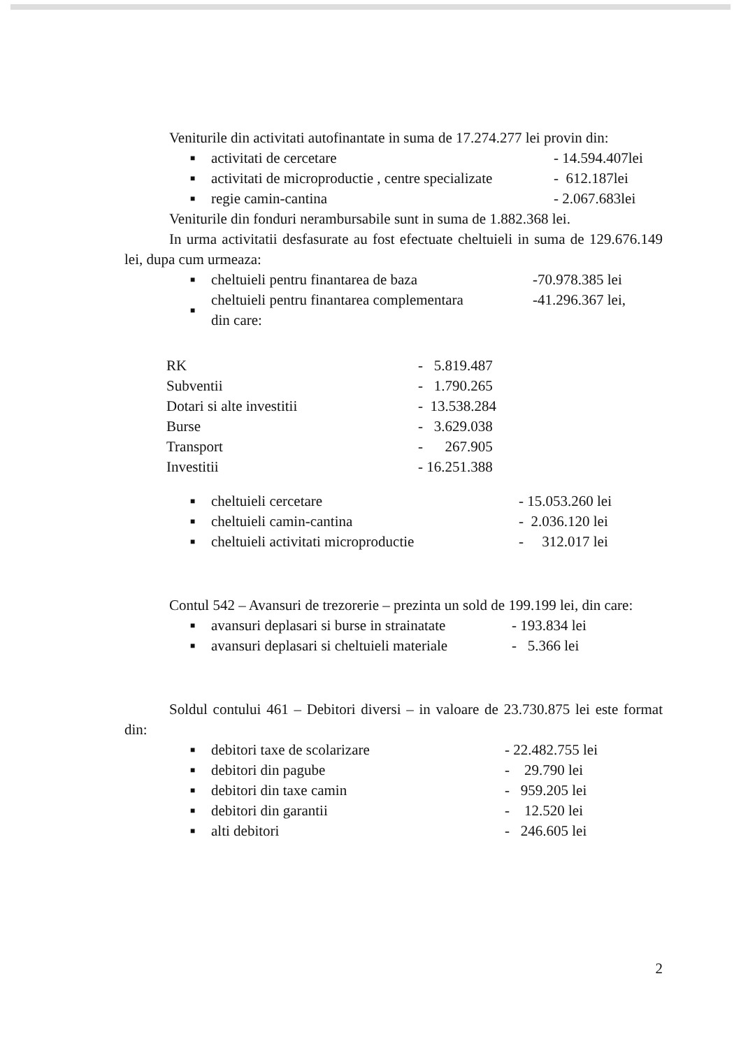Veniturile din activitati autofinantate in suma de 17.274.277 lei provin din:
| ■ | activitati de cercetare | - 14.594.407lei |
| ■ | activitati de microproductie , centre specializate | - 612.187lei |
| ■ | regie camin-cantina | - 2.067.683lei |
Veniturile din fonduri nerambursabile sunt in suma de 1.882.368 lei.
In urma activitatii desfasurate au fost efectuate cheltuieli in suma de 129.676.149 lei, dupa cum urmeaza:
| ■ | cheltuieli pentru finantarea de baza | -70.978.385 lei |
| ■ | cheltuieli pentru finantarea complementara din care: | -41.296.367 lei, |
| RK | - 5.819.487 |
| Subventii | - 1.790.265 |
| Dotari si alte investitii | - 13.538.284 |
| Burse | - 3.629.038 |
| Transport | - 267.905 |
| Investitii | - 16.251.388 |
| ■ | cheltuieli cercetare | - 15.053.260 lei |
| ■ | cheltuieli camin-cantina | - 2.036.120 lei |
| ■ | cheltuieli activitati microproductie | - 312.017 lei |
Contul 542 – Avansuri de trezorerie – prezinta un sold de 199.199 lei, din care:
| ■ | avansuri deplasari si burse in strainatate | - 193.834 lei |
| ■ | avansuri deplasari si cheltuieli materiale | - 5.366 lei |
Soldul contului 461 – Debitori diversi – in valoare de 23.730.875 lei este format din:
| ■ | debitori taxe de scolarizare | - 22.482.755 lei |
| ■ | debitori din pagube | - 29.790 lei |
| ■ | debitori din taxe camin | - 959.205 lei |
| ■ | debitori din garantii | - 12.520 lei |
| ■ | alti debitori | - 246.605 lei |
2